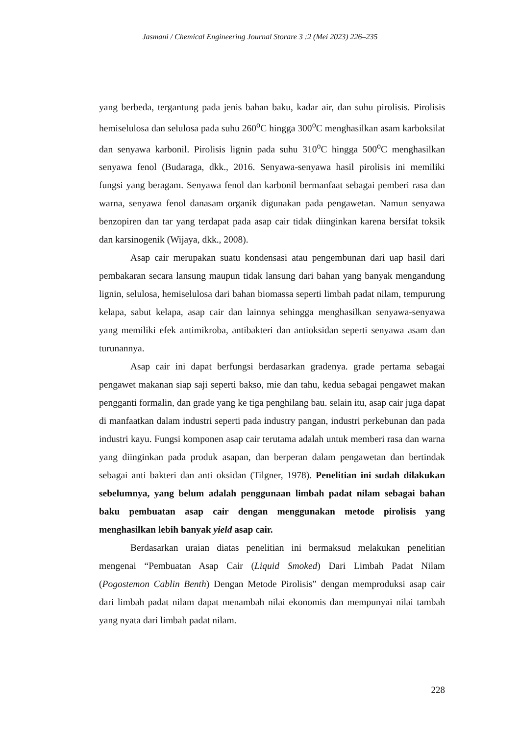Jasmani / Chemical Engineering Journal Storare 3 :2 (Mei 2023) 226–235
yang berbeda, tergantung pada jenis bahan baku, kadar air, dan suhu pirolisis. Pirolisis hemiselulosa dan selulosa pada suhu 260<sup>o</sup>C hingga 300<sup>o</sup>C menghasilkan asam karboksilat dan senyawa karbonil. Pirolisis lignin pada suhu 310<sup>o</sup>C hingga 500<sup>o</sup>C menghasilkan senyawa fenol (Budaraga, dkk., 2016. Senyawa-senyawa hasil pirolisis ini memiliki fungsi yang beragam. Senyawa fenol dan karbonil bermanfaat sebagai pemberi rasa dan warna, senyawa fenol danasam organik digunakan pada pengawetan. Namun senyawa benzopiren dan tar yang terdapat pada asap cair tidak diinginkan karena bersifat toksik dan karsinogenik (Wijaya, dkk., 2008).
Asap cair merupakan suatu kondensasi atau pengembunan dari uap hasil dari pembakaran secara lansung maupun tidak lansung dari bahan yang banyak mengandung lignin, selulosa, hemiselulosa dari bahan biomassa seperti limbah padat nilam, tempurung kelapa, sabut kelapa, asap cair dan lainnya sehingga menghasilkan senyawa-senyawa yang memiliki efek antimikroba, antibakteri dan antioksidan seperti senyawa asam dan turunannya.
Asap cair ini dapat berfungsi berdasarkan gradenya. grade pertama sebagai pengawet makanan siap saji seperti bakso, mie dan tahu, kedua sebagai pengawet makan pengganti formalin, dan grade yang ke tiga penghilang bau. selain itu, asap cair juga dapat di manfaatkan dalam industri seperti pada industry pangan, industri perkebunan dan pada industri kayu. Fungsi komponen asap cair terutama adalah untuk memberi rasa dan warna yang diinginkan pada produk asapan, dan berperan dalam pengawetan dan bertindak sebagai anti bakteri dan anti oksidan (Tilgner, 1978). Penelitian ini sudah dilakukan sebelumnya, yang belum adalah penggunaan limbah padat nilam sebagai bahan baku pembuatan asap cair dengan menggunakan metode pirolisis yang menghasilkan lebih banyak yield asap cair.
Berdasarkan uraian diatas penelitian ini bermaksud melakukan penelitian mengenai “Pembuatan Asap Cair (Liquid Smoked) Dari Limbah Padat Nilam (Pogostemon Cablin Benth) Dengan Metode Pirolisis” dengan memproduksi asap cair dari limbah padat nilam dapat menambah nilai ekonomis dan mempunyai nilai tambah yang nyata dari limbah padat nilam.
228